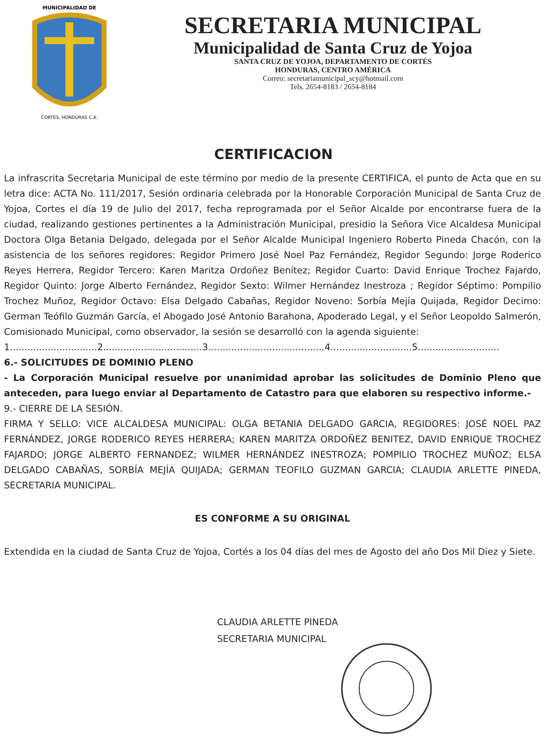MUNICIPALIDAD DE
CORTES, HONDURAS C.A.
SECRETARIA MUNICIPAL
Municipalidad de Santa Cruz de Yojoa
SANTA CRUZ DE YOJOA, DEPARTAMENTO DE CORTÉS
HONDURAS, CENTRO AMÉRICA
Correo: secretariamunicipal_scy@hotmail.com
Tels. 2654-8183 / 2654-8184
CERTIFICACION
La infrascrita Secretaria Municipal de este término por medio de la presente CERTIFICA, el punto de Acta que en su letra dice: ACTA No. 111/2017, Sesión ordinaria celebrada por la Honorable Corporación Municipal de Santa Cruz de Yojoa, Cortes el día 19 de Julio del 2017, fecha reprogramada por el Señor Alcalde por encontrarse fuera de la ciudad, realizando gestiones pertinentes a la Administración Municipal, presidio la Señora Vice Alcaldesa Municipal Doctora Olga Betania Delgado, delegada por el Señor Alcalde Municipal Ingeniero Roberto Pineda Chacón, con la asistencia de los señores regidores: Regidor Primero José Noel Paz Fernández, Regidor Segundo: Jorge Roderico Reyes Herrera, Regidor Tercero: Karen Maritza Ordoñez Benítez; Regidor Cuarto: David Enrique Trochez Fajardo, Regidor Quinto: Jorge Alberto Fernández, Regidor Sexto: Wilmer Hernández Inestroza ; Regidor Séptimo: Pompilio Trochez Muñoz, Regidor Octavo: Elsa Delgado Cabañas, Regidor Noveno: Sorbía Mejía Quijada, Regidor Decimo: German Teófilo Guzmán García, el Abogado José Antonio Barahona, Apoderado Legal, y el Señor Leopoldo Salmerón, Comisionado Municipal, como observador, la sesión se desarrolló con la agenda siguiente:
1..............................2..................................3........................................4............................5............................
6.- SOLICITUDES DE DOMINIO PLENO
- La Corporación Municipal resuelve por unanimidad aprobar las solicitudes de Dominio Pleno que anteceden, para luego enviar al Departamento de Catastro para que elaboren su respectivo informe.-
9.- CIERRE DE LA SESIÓN.
FIRMA Y SELLO: VICE ALCALDESA MUNICIPAL: OLGA BETANIA DELGADO GARCIA, REGIDORES: JOSÉ NOEL PAZ FERNÁNDEZ, JORGE RODERICO REYES HERRERA; KAREN MARITZA ORDOÑEZ BENITEZ, DAVID ENRIQUE TROCHEZ FAJARDO; JORGE ALBERTO FERNANDEZ; WILMER HERNÁNDEZ INESTROZA; POMPILIO TROCHEZ MUÑOZ; ELSA DELGADO CABAÑAS, SORBÍA MEJÍA QUIJADA; GERMAN TEOFILO GUZMAN GARCIA; CLAUDIA ARLETTE PINEDA, SECRETARIA MUNICIPAL.
ES CONFORME A SU ORIGINAL
Extendida en la ciudad de Santa Cruz de Yojoa, Cortés a los 04 días del mes de Agosto del año Dos Mil Diez y Siete.
CLAUDIA ARLETTE PINEDA
SECRETARIA MUNICIPAL